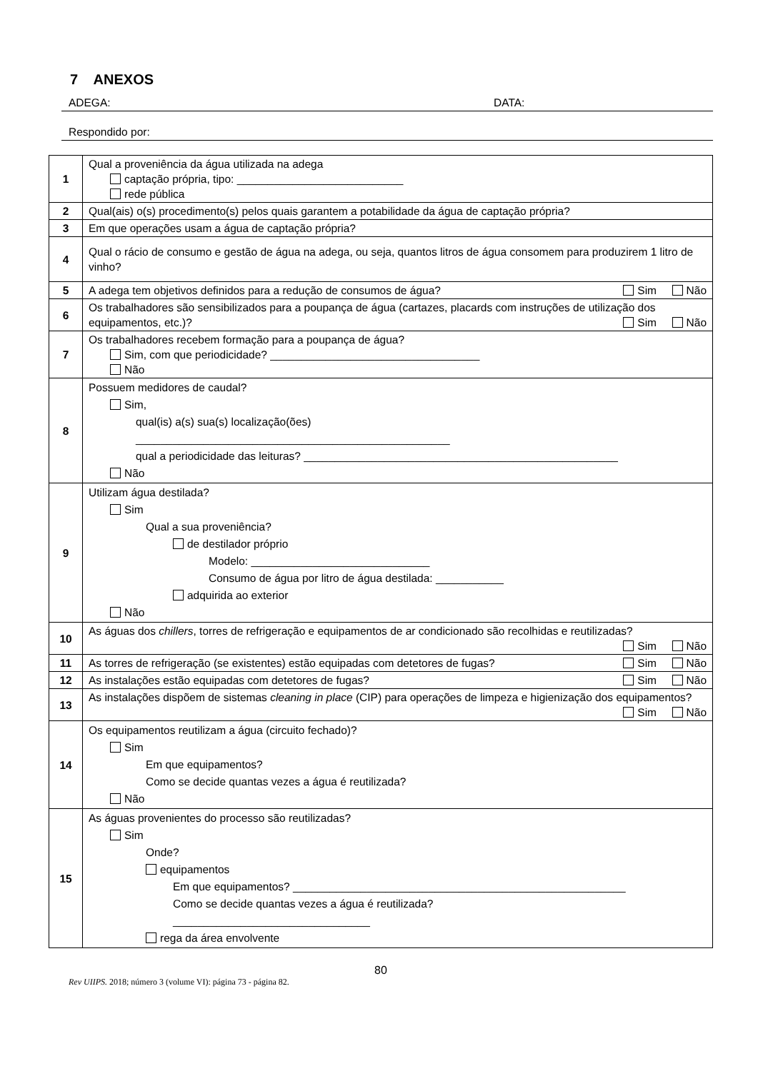7 ANEXOS
ADEGA: DATA:
Respondido por:
| 1 | Qual a proveniência da água utilizada na adega captação própria, tipo: ___________________________ rede pública |
| 2 | Qual(ais) o(s) procedimento(s) pelos quais garantem a potabilidade da água de captação própria? |
| 3 | Em que operações usam a água de captação própria? |
| 4 | Qual o rácio de consumo e gestão de água na adega, ou seja, quantos litros de água consomem para produzirem 1 litro de vinho? |
| 5 | A adega tem objetivos definidos para a redução de consumos de água? Sim Não |
| 6 | Os trabalhadores são sensibilizados para a poupança de água (cartazes, placards com instruções de utilização dos equipamentos, etc.)? Sim Não |
| 7 | Os trabalhadores recebem formação para a poupança de água? Sim, com que periodicidade? __________________________________ Não |
| 8 | Possuem medidores de caudal? Sim, qual(is) a(s) sua(s) localização(ões) ___________________________________________________ qual a periodicidade das leituras? ___________________________________________________ Não |
| 9 | Utilizam água destilada? Sim Qual a sua proveniência? de destilador próprio Modelo: _____________________________ Consumo de água por litro de água destilada: ___________ adquirida ao exterior Não |
| 10 | As águas dos chillers , torres de refrigeração e equipamentos de ar condicionado são recolhidas e reutilizadas? Sim Não |
| 11 | As torres de refrigeração (se existentes) estão equipadas com detetores de fugas? Sim Não |
| 12 | As instalações estão equipadas com detetores de fugas? Sim Não |
| 13 | As instalações dispõem de sistemas cleaning in place (CIP) para operações de limpeza e higienização dos equipamentos? Sim Não |
| 14 | Os equipamentos reutilizam a água (circuito fechado)? Sim Em que equipamentos? Como se decide quantas vezes a água é reutilizada? Não |
| 15 | As águas provenientes do processo são reutilizadas? Sim Onde? equipamentos Em que equipamentos? ______________________________________________________ Como se decide quantas vezes a água é reutilizada? ________________________________ rega da área envolvente |
80
Rev UIIPS. 2018; número 3 (volume VI): página 73 - página 82.